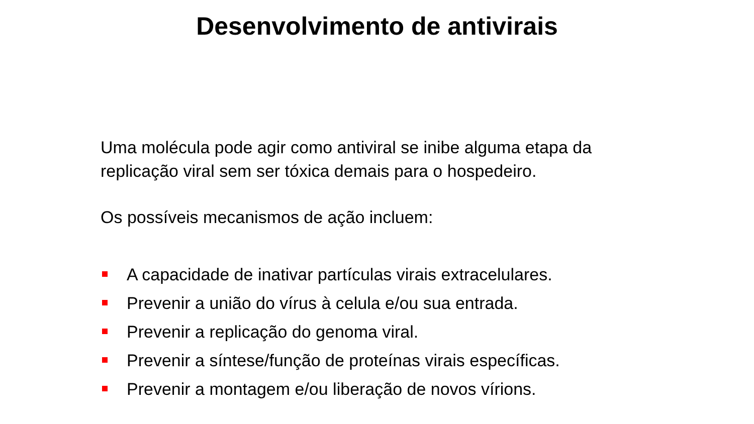Desenvolvimento de antivirais
Uma molécula pode agir como antiviral se inibe alguma etapa da replicação viral sem ser tóxica demais para o hospedeiro.
Os possíveis mecanismos de ação incluem:
A capacidade de inativar partículas virais extracelulares.
Prevenir a união do vírus à celula e/ou sua entrada.
Prevenir a replicação do genoma viral.
Prevenir a síntese/função de proteínas virais específicas.
Prevenir a montagem e/ou liberação de novos vírions.